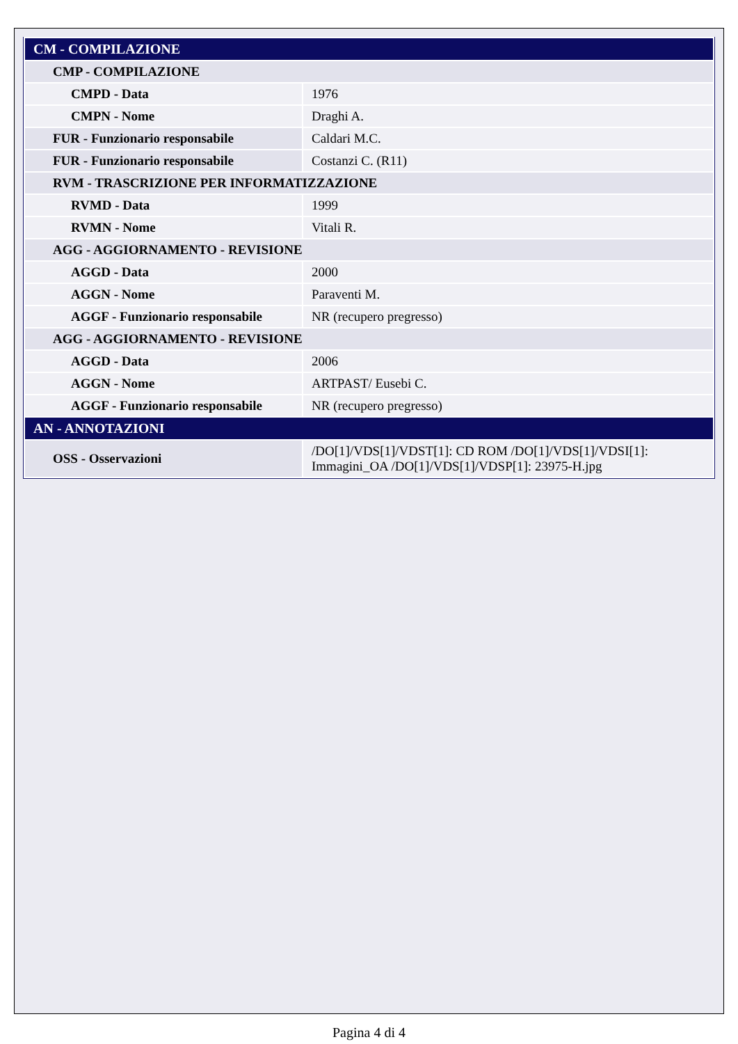| CM - COMPILAZIONE | |
| CMP - COMPILAZIONE | |
| CMPD - Data | 1976 |
| CMPN - Nome | Draghi A. |
| FUR - Funzionario responsabile | Caldari M.C. |
| FUR - Funzionario responsabile | Costanzi C. (R11) |
| RVM - TRASCRIZIONE PER INFORMATIZZAZIONE | |
| RVMD - Data | 1999 |
| RVMN - Nome | Vitali R. |
| AGG - AGGIORNAMENTO - REVISIONE | |
| AGGD - Data | 2000 |
| AGGN - Nome | Paraventi M. |
| AGGF - Funzionario responsabile | NR (recupero pregresso) |
| AGG - AGGIORNAMENTO - REVISIONE | |
| AGGD - Data | 2006 |
| AGGN - Nome | ARTPAST/ Eusebi C. |
| AGGF - Funzionario responsabile | NR (recupero pregresso) |
| AN - ANNOTAZIONI | |
| OSS - Osservazioni | /DO[1]/VDS[1]/VDST[1]: CD ROM /DO[1]/VDS[1]/VDSI[1]: Immagini_OA /DO[1]/VDS[1]/VDSP[1]: 23975-H.jpg |
Pagina 4 di 4